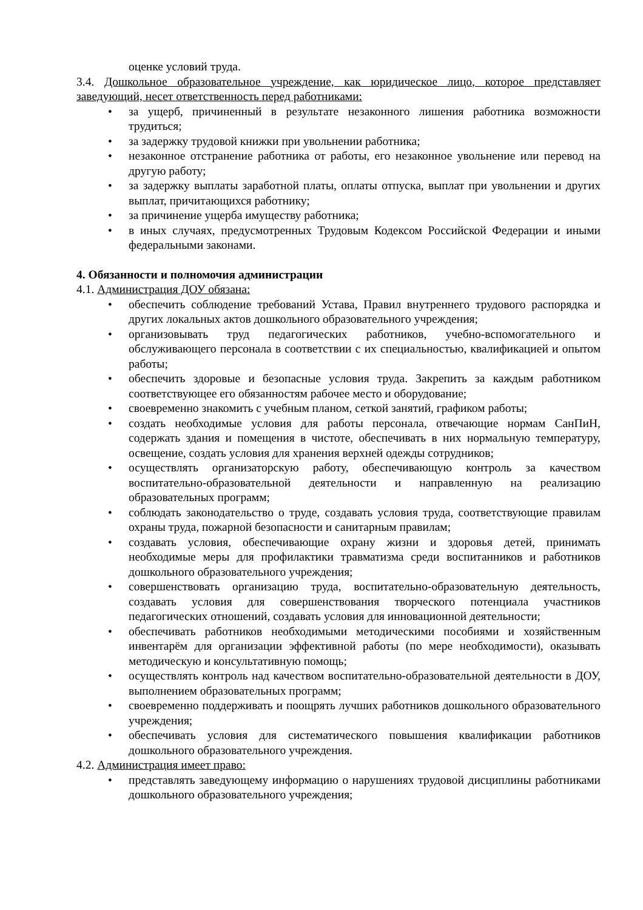оценке условий труда.
3.4. Дошкольное образовательное учреждение, как юридическое лицо, которое представляет заведующий, несет ответственность перед работниками:
• за ущерб, причиненный в результате незаконного лишения работника возможности трудиться;
• за задержку трудовой книжки при увольнении работника;
• незаконное отстранение работника от работы, его незаконное увольнение или перевод на другую работу;
• за задержку выплаты заработной платы, оплаты отпуска, выплат при увольнении и других выплат, причитающихся работнику;
• за причинение ущерба имуществу работника;
• в иных случаях, предусмотренных Трудовым Кодексом Российской Федерации и иными федеральными законами.
4. Обязанности и полномочия администрации
4.1. Администрация ДОУ обязана:
• обеспечить соблюдение требований Устава, Правил внутреннего трудового распорядка и других локальных актов дошкольного образовательного учреждения;
• организовывать труд педагогических работников, учебно-вспомогательного и обслуживающего персонала в соответствии с их специальностью, квалификацией и опытом работы;
• обеспечить здоровые и безопасные условия труда. Закрепить за каждым работником соответствующее его обязанностям рабочее место и оборудование;
• своевременно знакомить с учебным планом, сеткой занятий, графиком работы;
• создать необходимые условия для работы персонала, отвечающие нормам СанПиН, содержать здания и помещения в чистоте, обеспечивать в них нормальную температуру, освещение, создать условия для хранения верхней одежды сотрудников;
• осуществлять организаторскую работу, обеспечивающую контроль за качеством воспитательно-образовательной деятельности и направленную на реализацию образовательных программ;
• соблюдать законодательство о труде, создавать условия труда, соответствующие правилам охраны труда, пожарной безопасности и санитарным правилам;
• создавать условия, обеспечивающие охрану жизни и здоровья детей, принимать необходимые меры для профилактики травматизма среди воспитанников и работников дошкольного образовательного учреждения;
• совершенствовать организацию труда, воспитательно-образовательную деятельность, создавать условия для совершенствования творческого потенциала участников педагогических отношений, создавать условия для инновационной деятельности;
• обеспечивать работников необходимыми методическими пособиями и хозяйственным инвентарём для организации эффективной работы (по мере необходимости), оказывать методическую и консультативную помощь;
• осуществлять контроль над качеством воспитательно-образовательной деятельности в ДОУ, выполнением образовательных программ;
• своевременно поддерживать и поощрять лучших работников дошкольного образовательного учреждения;
• обеспечивать условия для систематического повышения квалификации работников дошкольного образовательного учреждения.
4.2. Администрация имеет право:
• представлять заведующему информацию о нарушениях трудовой дисциплины работниками дошкольного образовательного учреждения;